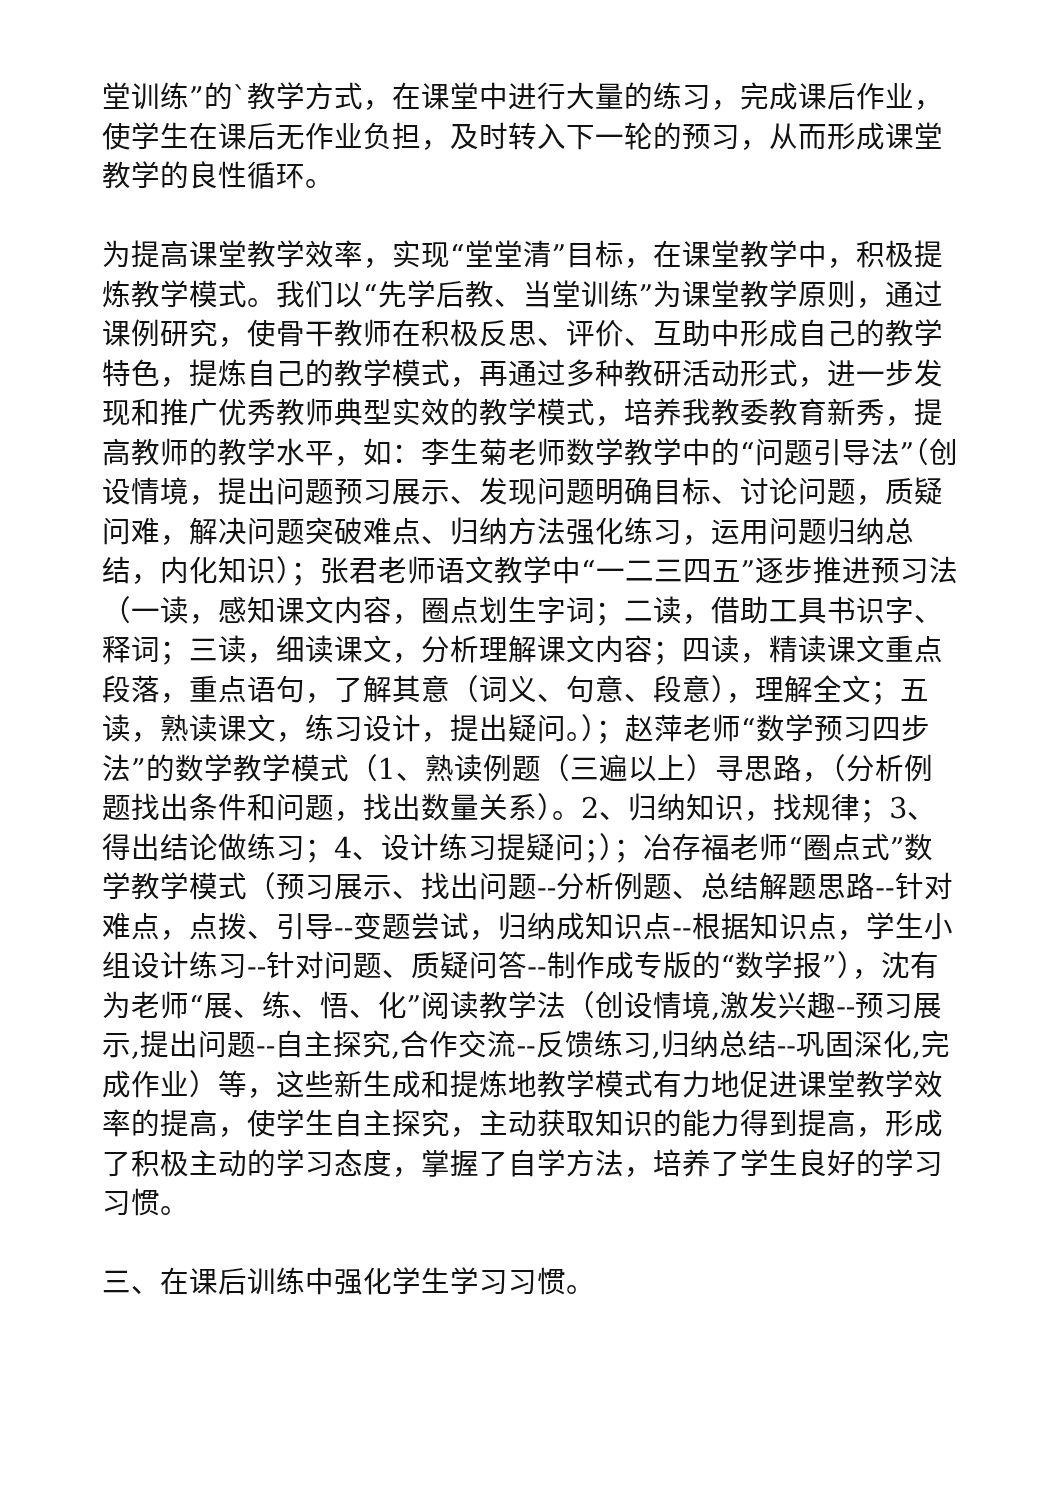堂训练”的`教学方式，在课堂中进行大量的练习，完成课后作业，使学生在课后无作业负担，及时转入下一轮的预习，从而形成课堂教学的良性循环。
为提高课堂教学效率，实现“堂堂清”目标，在课堂教学中，积极提炼教学模式。我们以“先学后教、当堂训练”为课堂教学原则，通过课例研究，使骨干教师在积极反思、评价、互助中形成自己的教学特色，提炼自己的教学模式，再通过多种教研活动形式，进一步发现和推广优秀教师典型实效的教学模式，培养我教委教育新秀，提高教师的教学水平，如：李生菊老师数学教学中的“问题引导法”（创设情境，提出问题预习展示、发现问题明确目标、讨论问题，质疑问难，解决问题突破难点、归纳方法强化练习，运用问题归纳总结，内化知识）；张君老师语文教学中“一二三四五”逐步推进预习法（一读，感知课文内容，圈点划生字词；二读，借助工具书识字、释词；三读，细读课文，分析理解课文内容；四读，精读课文重点段落，重点语句，了解其意（词义、句意、段意），理解全文；五读，熟读课文，练习设计，提出疑问。）；赵萍老师“数学预习四步法”的数学教学模式（1、熟读例题（三遍以上）寻思路，（分析例题找出条件和问题，找出数量关系）。2、归纳知识，找规律；3、得出结论做练习；4、设计练习提疑问；）；冶存福老师“圈点式”数学教学模式（预习展示、找出问题--分析例题、总结解题思路--针对难点，点拨、引导--变题尝试，归纳成知识点--根据知识点，学生小组设计练习--针对问题、质疑问答--制作成专版的“数学报”），沈有为老师“展、练、悟、化”阅读教学法（创设情境,激发兴趣--预习展示,提出问题--自主探究,合作交流--反馈练习,归纳总结--巩固深化,完成作业）等，这些新生成和提炼地教学模式有力地促进课堂教学效率的提高，使学生自主探究，主动获取知识的能力得到提高，形成了积极主动的学习态度，掌握了自学方法，培养了学生良好的学习习惯。
三、在课后训练中强化学生学习习惯。